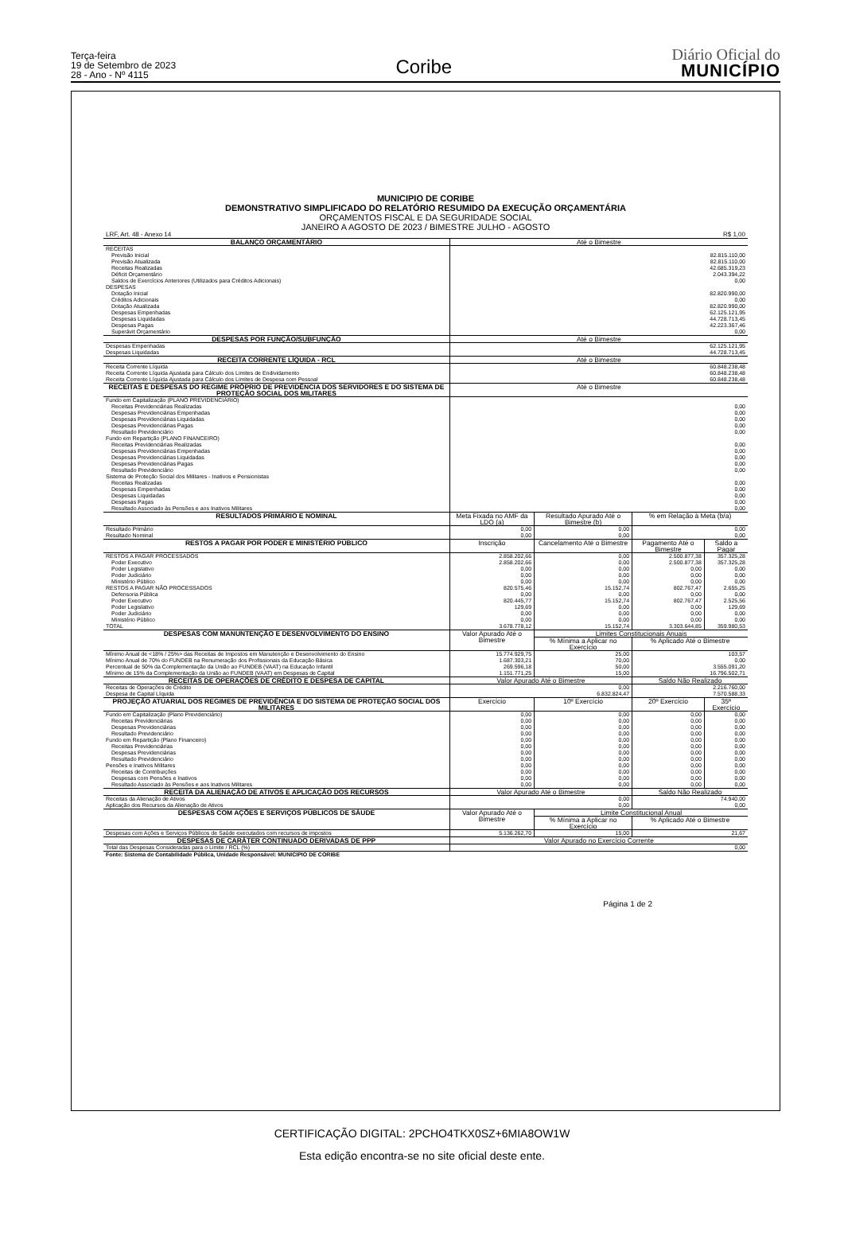Terça-feira
19 de Setembro de 2023
28 - Ano - Nº 4115
Coribe
Diário Oficial do
MUNICÍPIO
MUNICIPIO DE CORIBE
DEMONSTRATIVO SIMPLIFICADO DO RELATÓRIO RESUMIDO DA EXECUÇÃO ORÇAMENTÁRIA
ORÇAMENTOS FISCAL E DA SEGURIDADE SOCIAL
JANEIRO A AGOSTO DE 2023 / BIMESTRE JULHO - AGOSTO
| LRF, Art. 48 - Anexo 14 | | | R$ 1,00 | |
| BALANÇO ORÇAMENTÁRIO | Até o Bimestre | | | |
| RECEITAS | | | | |
| Previsão Inicial | 82.815.110,00 | | | |
| Previsão Atualizada | 82.815.110,00 | | | |
| Receitas Realizadas | 42.685.319,23 | | | |
| Déficit Orçamentário | 2.043.394,22 | | | |
| Saldos de Exercícios Anteriores (Utilizados para Créditos Adicionais) | 0,00 | | | |
| DESPESAS | | | | |
| Dotação Inicial | 82.820.990,00 | | | |
| Créditos Adicionais | 0,00 | | | |
| Dotação Atualizada | 82.820.990,00 | | | |
| Despesas Empenhadas | 62.125.121,95 | | | |
| Despesas Liquidadas | 44.728.713,45 | | | |
| Despesas Pagas | 42.223.367,46 | | | |
| Superávit Orçamentário | 0,00 | | | |
| DESPESAS POR FUNÇÃO/SUBFUNÇÃO | Até o Bimestre | | | |
| Despesas Empenhadas | 62.125.121,95 | | | |
| Despesas Liquidadas | 44.728.713,45 | | | |
| RECEITA CORRENTE LÍQUIDA - RCL | Até o Bimestre | | | |
| Receita Corrente Líquida | 60.848.238,48 | | | |
| Receita Corrente Líquida Ajustada para Cálculo dos Limites de Endividamento | 60.848.238,48 | | | |
| Receita Corrente Líquida Ajustada para Cálculo dos Limites de Despesa com Pessoal | 60.848.238,48 | | | |
| RECEITAS E DESPESAS DO REGIME PRÓPRIO DE PREVIDÊNCIA DOS SERVIDORES E DO SISTEMA DE PROTEÇÃO SOCIAL DOS MILITARES | Até o Bimestre | | | |
| Fundo em Capitalização (PLANO PREVIDENCIÁRIO) | | | | |
| Receitas Previdenciárias Realizadas | 0,00 | | | |
| Despesas Previdenciárias Empenhadas | 0,00 | | | |
| Despesas Previdenciárias Liquidadas | 0,00 | | | |
| Despesas Previdenciárias Pagas | 0,00 | | | |
| Resultado Previdenciário | 0,00 | | | |
| Fundo em Repartição (PLANO FINANCEIRO) | | | | |
| Receitas Previdenciárias Realizadas | 0,00 | | | |
| Despesas Previdenciárias Empenhadas | 0,00 | | | |
| Despesas Previdenciárias Liquidadas | 0,00 | | | |
| Despesas Previdenciárias Pagas | 0,00 | | | |
| Resultado Previdenciário | 0,00 | | | |
| Sistema de Proteção Social dos Militares - Inativos e Pensionistas | | | | |
| Receitas Realizadas | 0,00 | | | |
| Despesas Empenhadas | 0,00 | | | |
| Despesas Liquidadas | 0,00 | | | |
| Despesas Pagas | 0,00 | | | |
| Resultado Associado às Pensões e aos Inativos Militares | 0,00 | | | |
| RESULTADOS PRIMÁRIO E NOMINAL | Meta Fixada no AMF da LDO (a) | Resultado Apurado Até o Bimestre (b) | % em Relação à Meta (b/a) | |
| Resultado Primário | 0,00 | 0,00 | 0,00 | |
| Resultado Nominal | 0,00 | 0,00 | 0,00 | |
| RESTOS A PAGAR POR PODER E MINISTÉRIO PÚBLICO | Inscrição | Cancelamento Até o Bimestre | Pagamento Até o Bimestre | Saldo a Pagar |
| RESTOS A PAGAR PROCESSADOS | 2.858.202,66 | 0,00 | 2.500.877,38 | 357.325,28 |
| Poder Executivo | 2.858.202,66 | 0,00 | 2.500.877,38 | 357.325,28 |
| Poder Legislativo | 0,00 | 0,00 | 0,00 | 0,00 |
| Poder Judiciário | 0,00 | 0,00 | 0,00 | 0,00 |
| Ministério Público | 0,00 | 0,00 | 0,00 | 0,00 |
| RESTOS A PAGAR NÃO PROCESSADOS | 820.575,46 | 15.152,74 | 802.767,47 | 2.655,25 |
| Defensoria Pública | 0,00 | 0,00 | 0,00 | 0,00 |
| Poder Executivo | 820.445,77 | 15.152,74 | 802.767,47 | 2.525,56 |
| Poder Legislativo | 129,69 | 0,00 | 0,00 | 129,69 |
| Poder Judiciário | 0,00 | 0,00 | 0,00 | 0,00 |
| Ministério Público | 0,00 | 0,00 | 0,00 | 0,00 |
| TOTAL | 3.678.778,12 | 15.152,74 | 3.303.644,85 | 359.980,53 |
| DESPESAS COM MANUNTENÇÃO E DESENVOLVIMENTO DO ENSINO | Valor Apurado Até o Bimestre | Limites Constitucionais Anuais | | |
| | | % Mínima a Aplicar no Exercício | % Aplicado Até o Bimestre | |
| Mínimo Anual de <18% / 25%> das Receitas de Impostos em Manutenção e Desenvolvimento do Ensino | 15.774.929,75 | 25,00 | 103,57 | |
| Mínimo Anual de 70% do FUNDEB na Renumeração dos Profissionais da Educação Básica | 1.687.303,21 | 70,00 | 0,00 | |
| Percentual de 50% da Complementação da União ao FUNDEB (VAAT) na Educação Infantil | 269.596,18 | 50,00 | 3.555.091,20 | |
| Mínimo de 15% da Complementação da União ao FUNDEB (VAAT) em Despesas de Capital | 1.151.771,25 | 15,00 | 16.796.502,71 | |
| RECEITAS DE OPERAÇÕES DE CRÉDITO E DESPESA DE CAPITAL | Valor Apurado Até o Bimestre | | Saldo Não Realizado | |
| Receitas de Operações de Crédito | 0,00 | | 2.216.760,00 | |
| Despesa de Capital Líquida | 6.832.824,47 | | 7.570.588,33 | |
| PROJEÇÃO ATUARIAL DOS REGIMES DE PREVIDÊNCIA E DO SISTEMA DE PROTEÇÃO SOCIAL DOS MILITARES | Exercício | 10º Exercício | 20º Exercício | 35º Exercício |
| Fundo em Capitalização (Plano Previdenciário) | 0,00 | 0,00 | 0,00 | 0,00 |
| Receitas Previdenciárias | 0,00 | 0,00 | 0,00 | 0,00 |
| Despesas Previdenciárias | 0,00 | 0,00 | 0,00 | 0,00 |
| Resultado Previdenciário | 0,00 | 0,00 | 0,00 | 0,00 |
| Fundo em Repartição (Plano Financeiro) | 0,00 | 0,00 | 0,00 | 0,00 |
| Receitas Previdenciárias | 0,00 | 0,00 | 0,00 | 0,00 |
| Despesas Previdenciárias | 0,00 | 0,00 | 0,00 | 0,00 |
| Resultado Previdenciário | 0,00 | 0,00 | 0,00 | 0,00 |
| Pensões e Inativos Militares | 0,00 | 0,00 | 0,00 | 0,00 |
| Receitas de Contribuições | 0,00 | 0,00 | 0,00 | 0,00 |
| Despesas com Pensões e Inativos | 0,00 | 0,00 | 0,00 | 0,00 |
| Resultado Associado às Pensões e aos Inativos Militares | 0,00 | 0,00 | 0,00 | 0,00 |
| RECEITA DA ALIENAÇÃO DE ATIVOS E APLICAÇÃO DOS RECURSOS | Valor Apurado Até o Bimestre | | Saldo Não Realizado | |
| Receitas da Alienação de Ativos | 0,00 | | 74.940,00 | |
| Aplicação dos Recursos da Alienação de Ativos | 0,00 | | 0,00 | |
| DESPESAS COM AÇÕES E SERVIÇOS PÚBLICOS DE SÁUDE | Valor Apurado Até o Bimestre | Limite Constitucional Anual | | |
| | | % Mínima a Aplicar no Exercício | % Aplicado Até o Bimestre | |
| Despesas com Ações e Serviços Públicos de Saúde executados com recursos de impostos | 5.136.262,70 | 15,00 | 21,67 | |
| DESPESAS DE CARÁTER CONTINUADO DERIVADAS DE PPP | Valor Apurado no Exercício Corrente | | | |
| Total das Despesas Consideradas para o Limite / RCL (%) | 0,00 | | | |
| Fonte: Sistema de Contabilidade Pública, Unidade Responsável: MUNICIPIO DE CORIBE | | | | |
Página 1 de 2
CERTIFICAÇÃO DIGITAL: 2PCHO4TKX0SZ+6MIA8OW1W
Esta edição encontra-se no site oficial deste ente.